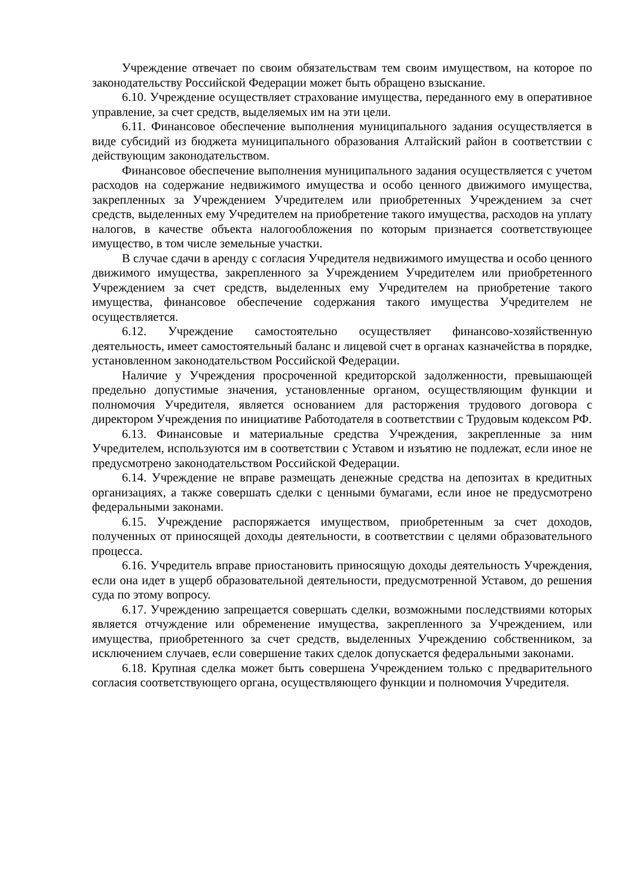Учреждение отвечает по своим обязательствам тем своим имуществом, на которое по законодательству Российской Федерации может быть обращено взыскание.
6.10. Учреждение осуществляет страхование имущества, переданного ему в оперативное управление, за счет средств, выделяемых им на эти цели.
6.11. Финансовое обеспечение выполнения муниципального задания осуществляется в виде субсидий из бюджета муниципального образования Алтайский район в соответствии с действующим законодательством.
Финансовое обеспечение выполнения муниципального задания осуществляется с учетом расходов на содержание недвижимого имущества и особо ценного движимого имущества, закрепленных за Учреждением Учредителем или приобретенных Учреждением за счет средств, выделенных ему Учредителем на приобретение такого имущества, расходов на уплату налогов, в качестве объекта налогообложения по которым признается соответствующее имущество, в том числе земельные участки.
В случае сдачи в аренду с согласия Учредителя недвижимого имущества и особо ценного движимого имущества, закрепленного за Учреждением Учредителем или приобретенного Учреждением за счет средств, выделенных ему Учредителем на приобретение такого имущества, финансовое обеспечение содержания такого имущества Учредителем не осуществляется.
6.12. Учреждение самостоятельно осуществляет финансово-хозяйственную деятельность, имеет самостоятельный баланс и лицевой счет в органах казначейства в порядке, установленном законодательством Российской Федерации.
Наличие у Учреждения просроченной кредиторской задолженности, превышающей предельно допустимые значения, установленные органом, осуществляющим функции и полномочия Учредителя, является основанием для расторжения трудового договора с директором Учреждения по инициативе Работодателя в соответствии с Трудовым кодексом РФ.
6.13. Финансовые и материальные средства Учреждения, закрепленные за ним Учредителем, используются им в соответствии с Уставом и изъятию не подлежат, если иное не предусмотрено законодательством Российской Федерации.
6.14. Учреждение не вправе размещать денежные средства на депозитах в кредитных организациях, а также совершать сделки с ценными бумагами, если иное не предусмотрено федеральными законами.
6.15. Учреждение распоряжается имуществом, приобретенным за счет доходов, полученных от приносящей доходы деятельности, в соответствии с целями образовательного процесса.
6.16. Учредитель вправе приостановить приносящую доходы деятельность Учреждения, если она идет в ущерб образовательной деятельности, предусмотренной Уставом, до решения суда по этому вопросу.
6.17. Учреждению запрещается совершать сделки, возможными последствиями которых является отчуждение или обременение имущества, закрепленного за Учреждением, или имущества, приобретенного за счет средств, выделенных Учреждению собственником, за исключением случаев, если совершение таких сделок допускается федеральными законами.
6.18. Крупная сделка может быть совершена Учреждением только с предварительного согласия соответствующего органа, осуществляющего функции и полномочия Учредителя.